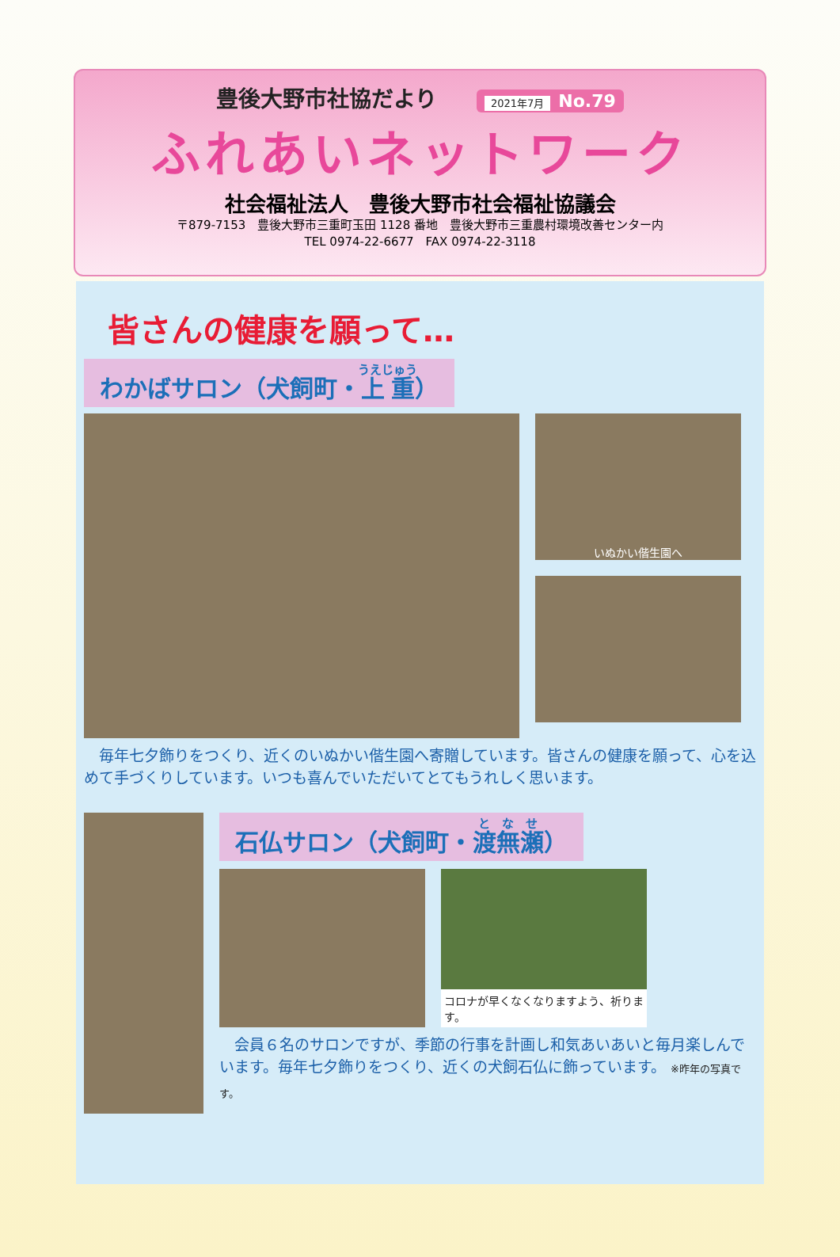豊後大野市社協だより 2021年7月 No.79
ふれあいネットワーク
社会福祉法人　豊後大野市社会福祉協議会
〒879-7153　豊後大野市三重町玉田 1128 番地　豊後大野市三重農村環境改善センター内
TEL 0974-22-6677　FAX 0974-22-3118
皆さんの健康を願って…
わかばサロン（犬飼町・上重）
いぬかい偕生園へ
　毎年七夕飾りをつくり、近くのいぬかい偕生園へ寄贈しています。皆さんの健康を願って、心を込めて手づくりしています。いつも喜んでいただいてとてもうれしく思います。
石仏サロン（犬飼町・渡無瀬）
コロナが早くなくなりますよう、祈ります。
　会員６名のサロンですが、季節の行事を計画し和気あいあいと毎月楽しんでいます。毎年七夕飾りをつくり、近くの犬飼石仏に飾っています。 ※昨年の写真です。